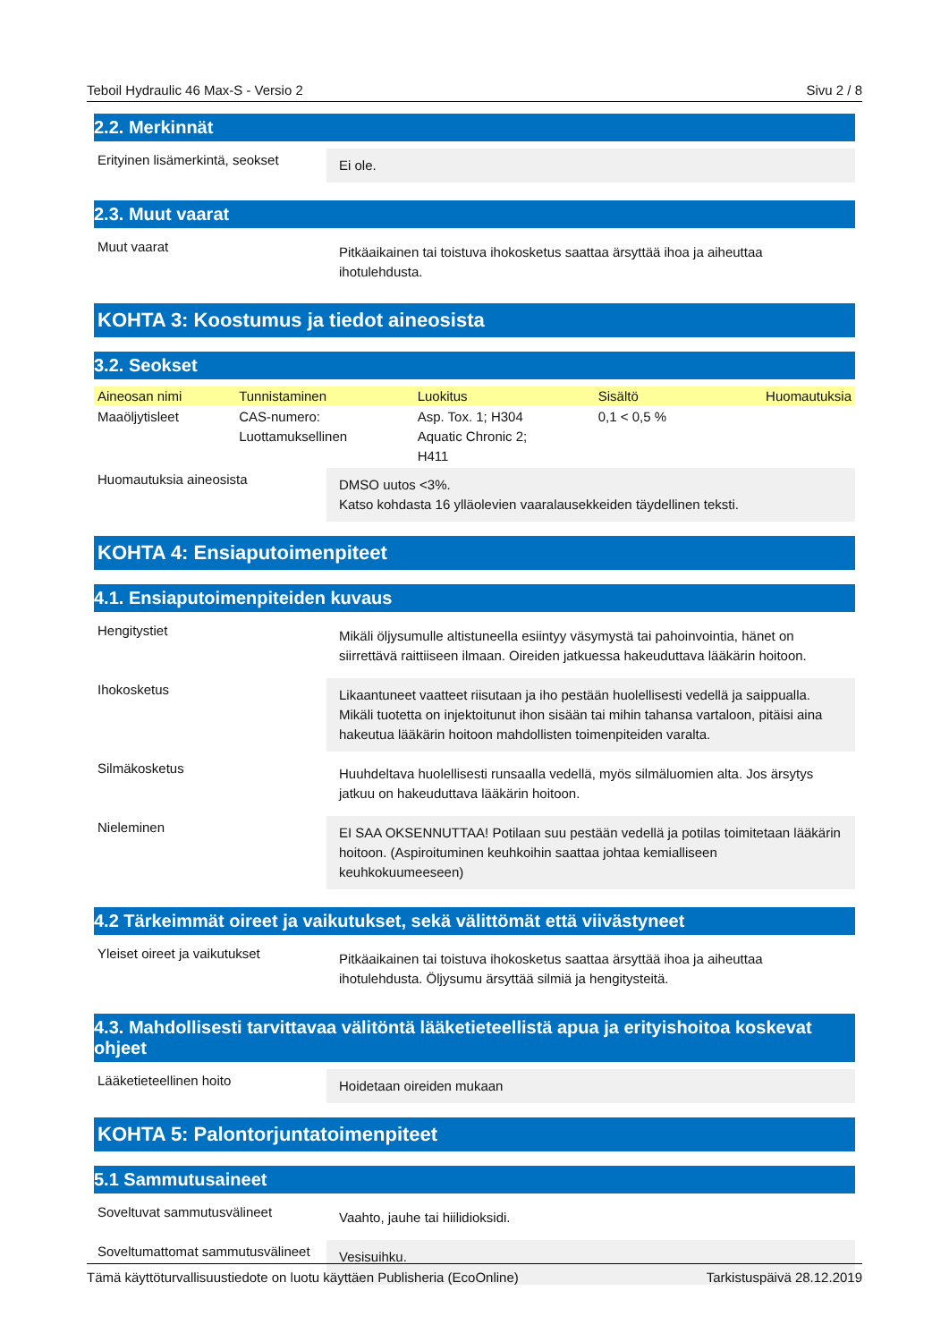Teboil Hydraulic 46 Max-S - Versio 2 Sivu 2 / 8
2.2. Merkinnät
Erityinen lisämerkintä, seokset
Ei ole.
2.3. Muut vaarat
Muut vaarat
Pitkäaikainen tai toistuva ihokosketus saattaa ärsyttää ihoa ja aiheuttaa ihotulehdusta.
KOHTA 3: Koostumus ja tiedot aineosista
3.2. Seokset
| Aineosan nimi | Tunnistaminen | Luokitus | Sisältö | Huomautuksia |
| --- | --- | --- | --- | --- |
| Maaöljytisleet | CAS-numero: Luottamuksellinen | Asp. Tox. 1; H304 Aquatic Chronic 2; H411 | 0,1 < 0,5 % | |
Huomautuksia aineosista
DMSO uutos <3%.
Katso kohdasta 16 ylläolevien vaaralausekkeiden täydellinen teksti.
KOHTA 4: Ensiaputoimenpiteet
4.1. Ensiaputoimenpiteiden kuvaus
Hengitystiet
Mikäli öljysumulle altistuneella esiintyy väsymystä tai pahoinvointia, hänet on siirrettävä raittiiseen ilmaan. Oireiden jatkuessa hakeuduttava lääkärin hoitoon.
Ihokosketus
Likaantuneet vaatteet riisutaan ja iho pestään huolellisesti vedellä ja saippualla. Mikäli tuotetta on injektoitunut ihon sisään tai mihin tahansa vartaloon, pitäisi aina hakeutua lääkärin hoitoon mahdollisten toimenpiteiden varalta.
Silmäkosketus
Huuhdeltava huolellisesti runsaalla vedellä, myös silmäluomien alta. Jos ärsytys jatkuu on hakeuduttava lääkärin hoitoon.
Nieleminen
EI SAA OKSENNUTTAA! Potilaan suu pestään vedellä ja potilas toimitetaan lääkärin hoitoon. (Aspiroituminen keuhkoihin saattaa johtaa kemialliseen keuhkokuumeeseen)
4.2 Tärkeimmät oireet ja vaikutukset, sekä välittömät että viivästyneet
Yleiset oireet ja vaikutukset
Pitkäaikainen tai toistuva ihokosketus saattaa ärsyttää ihoa ja aiheuttaa ihotulehdusta. Öljysumu ärsyttää silmiä ja hengitysteitä.
4.3. Mahdollisesti tarvittavaa välitöntä lääketieteellistä apua ja erityishoitoa koskevat ohjeet
Lääketieteellinen hoito
Hoidetaan oireiden mukaan
KOHTA 5: Palontorjuntatoimenpiteet
5.1 Sammutusaineet
Soveltuvat sammutusvälineet
Vaahto, jauhe tai hiilidioksidi.
Soveltumattomat sammutusvälineet
Vesisuihku.
Tämä käyttöturvallisuustiedote on luotu käyttäen Publisheria (EcoOnline) Tarkistuspäivä 28.12.2019